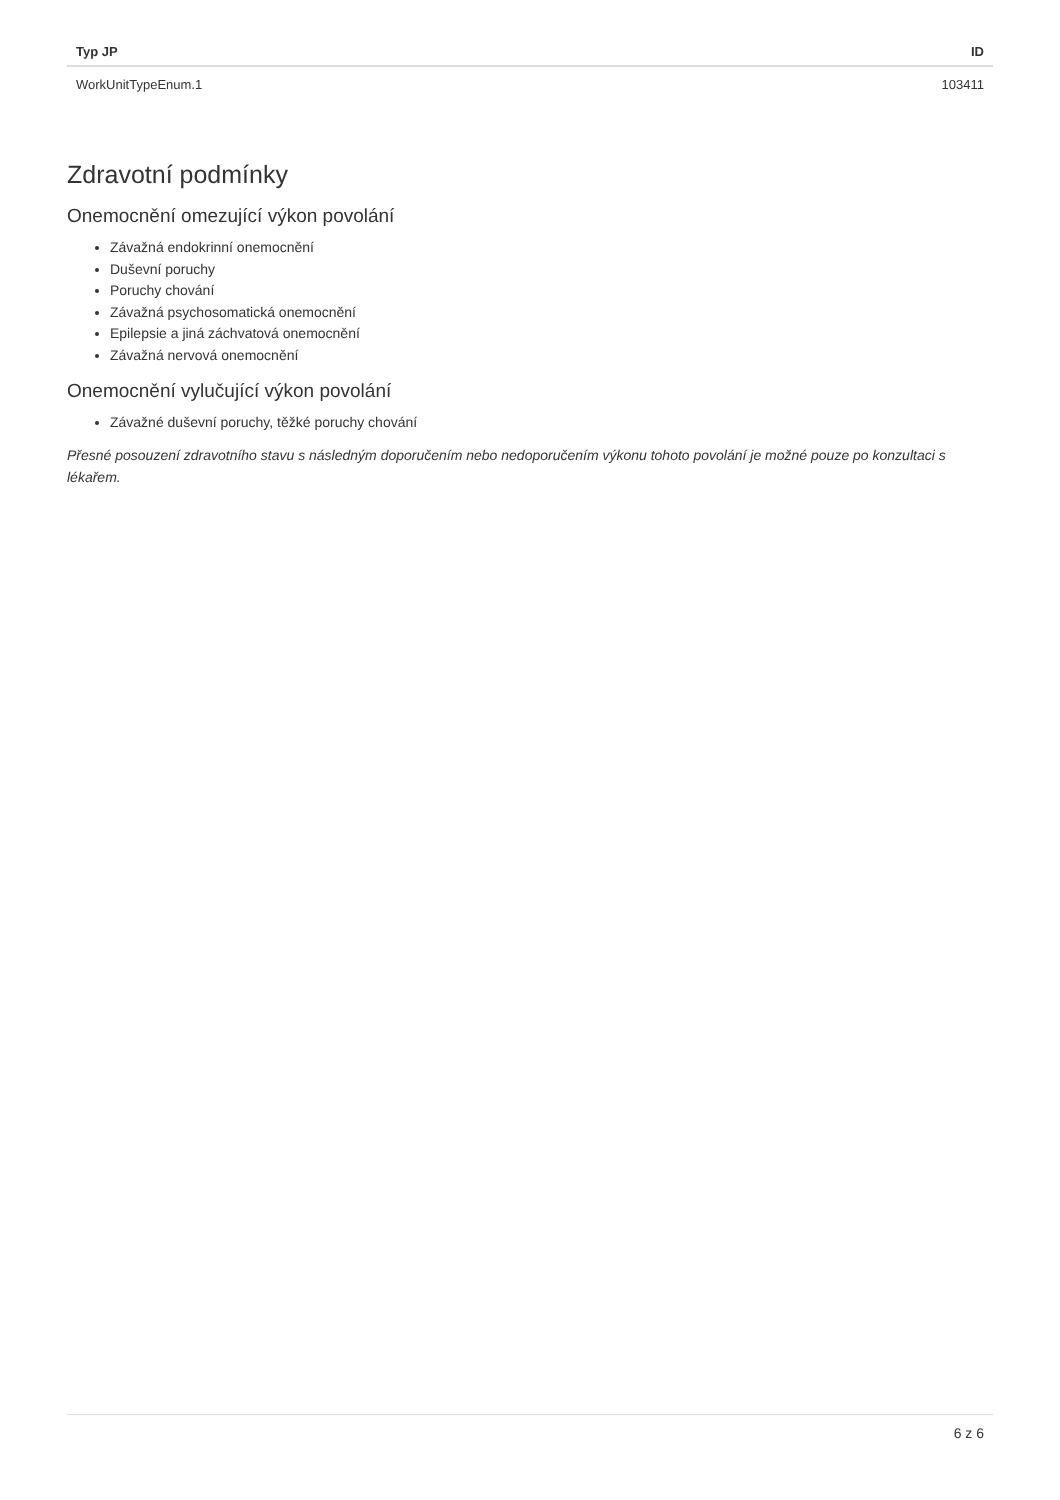| Typ JP | ID |
| --- | --- |
| WorkUnitTypeEnum.1 | 103411 |
Zdravotní podmínky
Onemocnění omezující výkon povolání
Závažná endokrinní onemocnění
Duševní poruchy
Poruchy chování
Závažná psychosomatická onemocnění
Epilepsie a jiná záchvatová onemocnění
Závažná nervová onemocnění
Onemocnění vylučující výkon povolání
Závažné duševní poruchy, těžké poruchy chování
Přesné posouzení zdravotního stavu s následným doporučením nebo nedoporučením výkonu tohoto povolání je možné pouze po konzultaci s lékařem.
6 z 6